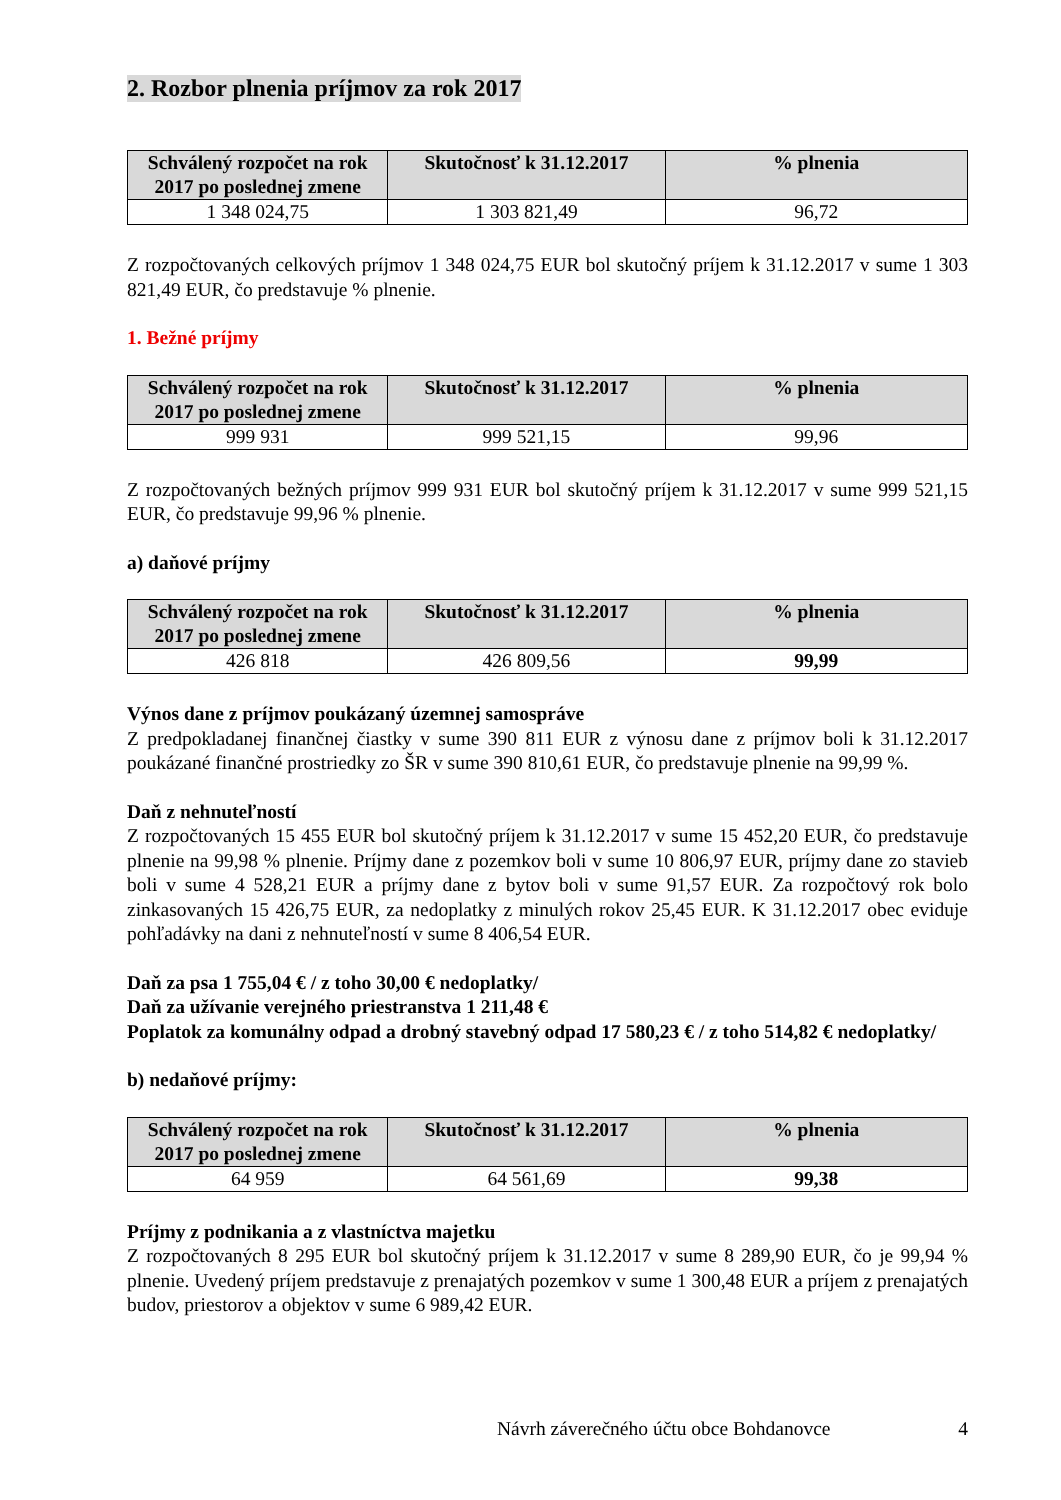2. Rozbor plnenia príjmov za rok 2017
| Schválený rozpočet na rok 2017 po poslednej zmene | Skutočnosť k 31.12.2017 | % plnenia |
| --- | --- | --- |
| 1 348 024,75 | 1 303 821,49 | 96,72 |
Z rozpočtovaných celkových príjmov 1 348 024,75 EUR bol skutočný príjem k 31.12.2017 v sume 1 303 821,49 EUR, čo predstavuje % plnenie.
1. Bežné príjmy
| Schválený rozpočet na rok 2017 po poslednej zmene | Skutočnosť k 31.12.2017 | % plnenia |
| --- | --- | --- |
| 999 931 | 999 521,15 | 99,96 |
Z rozpočtovaných bežných príjmov 999 931 EUR bol skutočný príjem k 31.12.2017 v sume 999 521,15 EUR, čo predstavuje 99,96 % plnenie.
a) daňové príjmy
| Schválený rozpočet na rok 2017 po poslednej zmene | Skutočnosť k 31.12.2017 | % plnenia |
| --- | --- | --- |
| 426 818 | 426 809,56 | 99,99 |
Výnos dane z príjmov poukázaný územnej samospráve
Z predpokladanej finančnej čiastky v sume 390 811 EUR z výnosu dane z príjmov boli k 31.12.2017 poukázané finančné prostriedky zo ŠR v sume 390 810,61 EUR, čo predstavuje plnenie na 99,99 %.
Daň z nehnuteľností
Z rozpočtovaných 15 455 EUR bol skutočný príjem k 31.12.2017 v sume 15 452,20 EUR, čo predstavuje plnenie na 99,98 % plnenie. Príjmy dane z pozemkov boli v sume 10 806,97 EUR, príjmy dane zo stavieb boli v sume 4 528,21 EUR a príjmy dane z bytov boli v sume 91,57 EUR. Za rozpočtový rok bolo zinkasovaných 15 426,75 EUR, za nedoplatky z minulých rokov 25,45 EUR. K 31.12.2017 obec eviduje pohľadávky na dani z nehnuteľností v sume 8 406,54 EUR.
Daň za psa 1 755,04 € / z toho 30,00 € nedoplatky/
Daň za užívanie verejného priestranstva 1 211,48 €
Poplatok za komunálny odpad a drobný stavebný odpad 17 580,23 € / z toho 514,82 € nedoplatky/
b) nedaňové príjmy:
| Schválený rozpočet na rok 2017 po poslednej zmene | Skutočnosť k 31.12.2017 | % plnenia |
| --- | --- | --- |
| 64 959 | 64 561,69 | 99,38 |
Príjmy z podnikania a z vlastníctva majetku
Z rozpočtovaných 8 295 EUR bol skutočný príjem k 31.12.2017 v sume 8 289,90 EUR, čo je 99,94 % plnenie. Uvedený príjem predstavuje z prenajatých pozemkov v sume 1 300,48 EUR a príjem z prenajatých budov, priestorov a objektov v sume 6 989,42 EUR.
Návrh záverečného účtu obce Bohdanovce 4